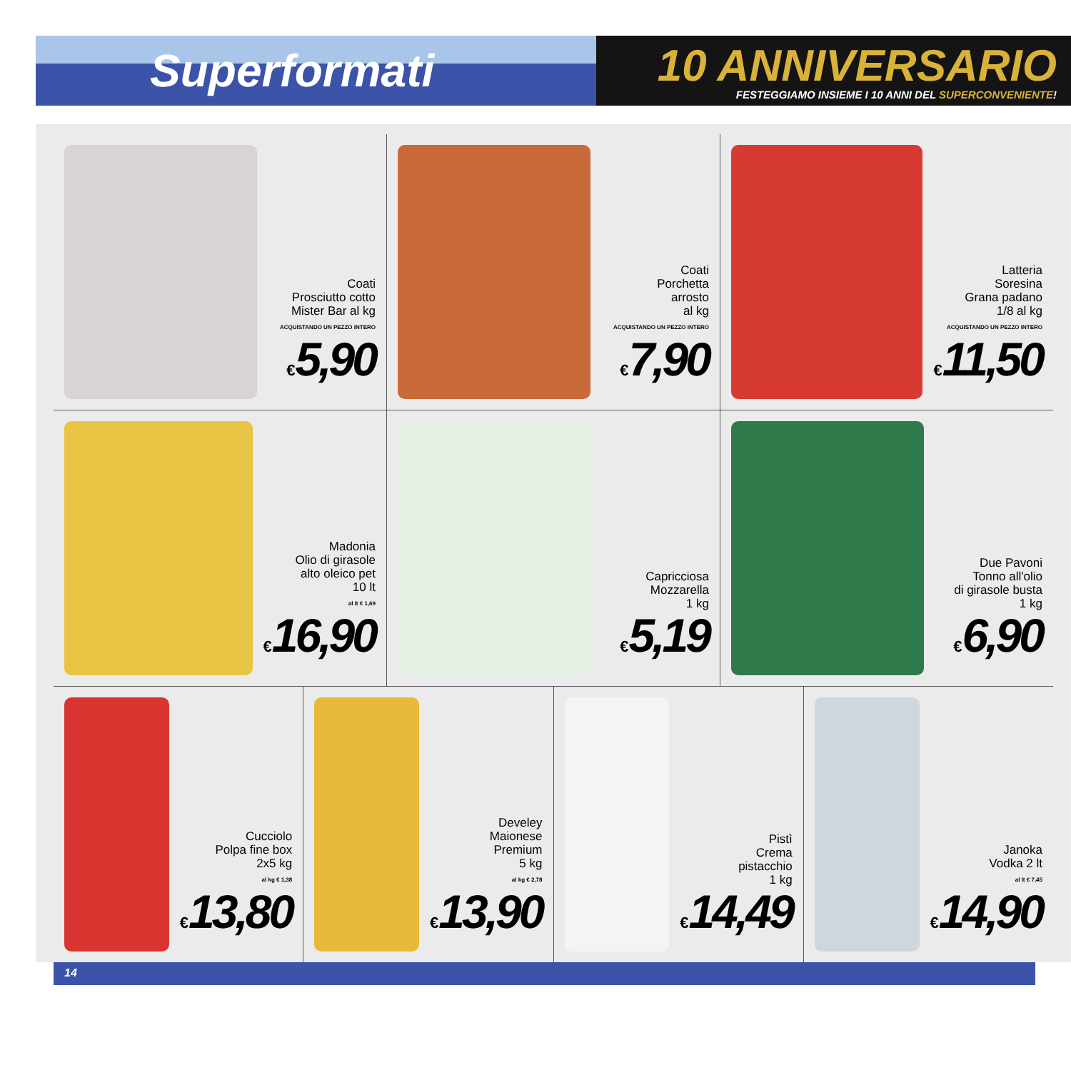Superformati
10 ANNIVERSARIO
FESTEGGIAMO INSIEME I 10 ANNI DEL SUPERCONVENIENTE!
Coati
Prosciutto cotto
Mister Bar al kg
ACQUISTANDO UN PEZZO INTERO
€5,90
Coati
Porchetta
arrosto
al kg
ACQUISTANDO UN PEZZO INTERO
€7,90
Latteria
Soresina
Grana padano
1/8 al kg
ACQUISTANDO UN PEZZO INTERO
€11,50
Madonia
Olio di girasole
alto oleico pet
10 lt
al lt € 1,69
€16,90
Capricciosa
Mozzarella
1 kg
€5,19
Due Pavoni
Tonno all'olio
di girasole busta
1 kg
€6,90
Cucciolo
Polpa fine box
2x5 kg
al kg € 1,38
€13,80
Develey
Maionese
Premium
5 kg
al kg € 2,78
€13,90
Pistì
Crema
pistacchio
1 kg
€14,49
Janoka
Vodka 2 lt
al lt € 7,45
€14,90
14